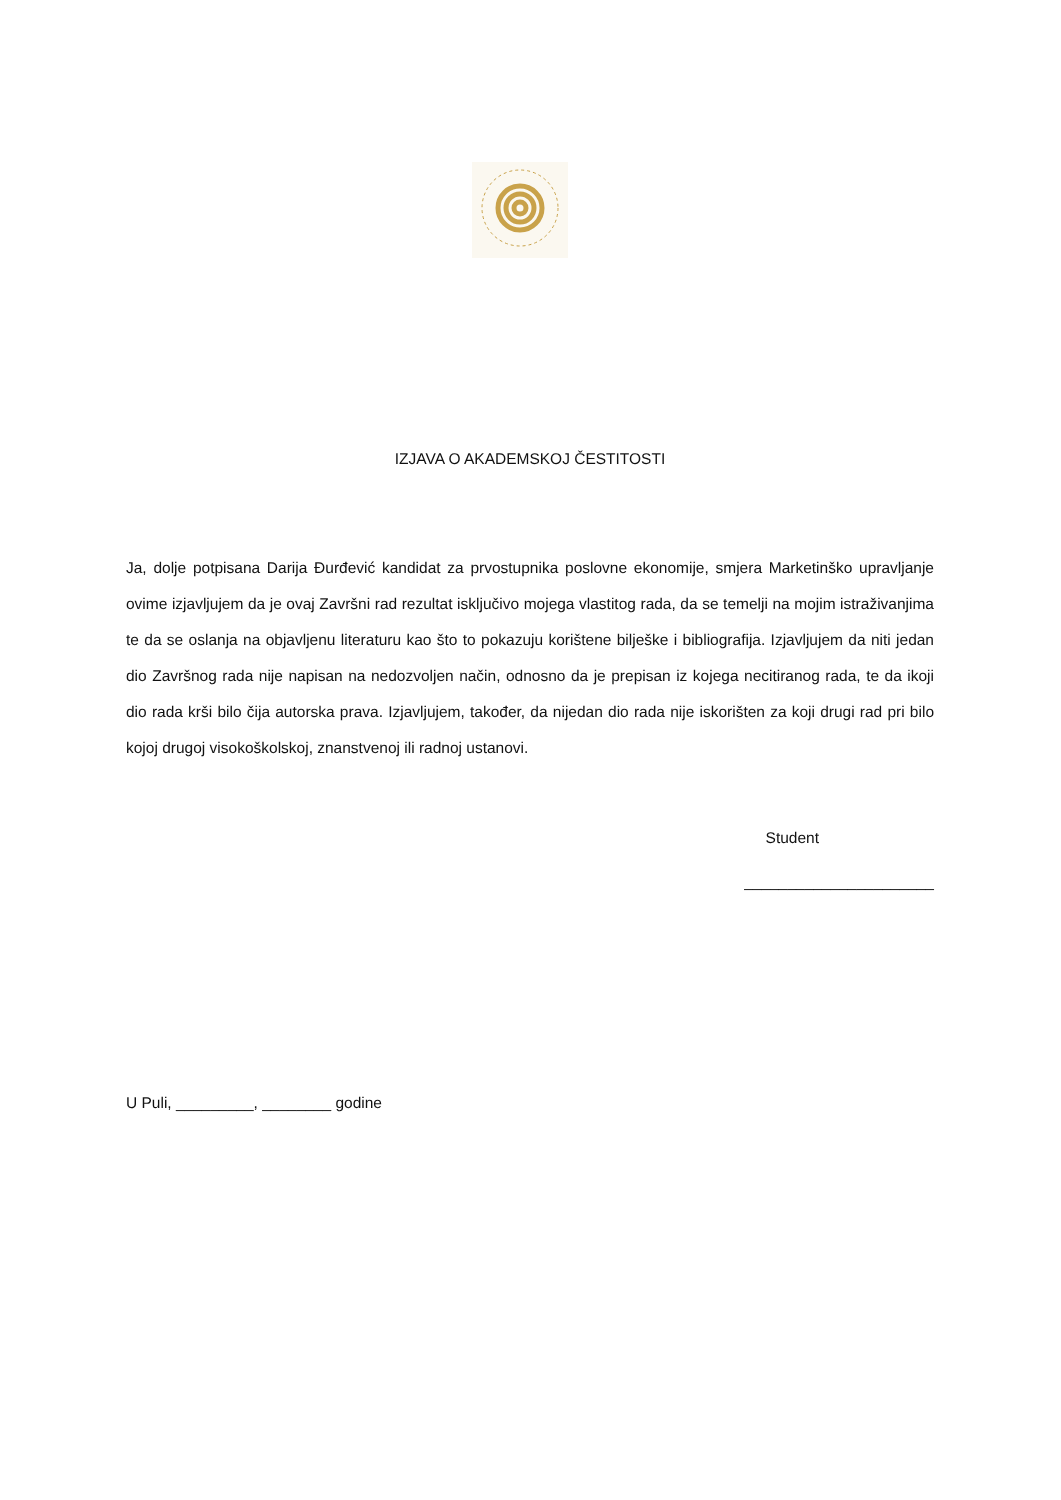IZJAVA O AKADEMSKOJ ČESTITOSTI
Ja, dolje potpisana Darija Đurđević kandidat za prvostupnika poslovne ekonomije, smjera Marketinško upravljanje ovime izjavljujem da je ovaj Završni rad rezultat isključivo mojega vlastitog rada, da se temelji na mojim istraživanjima te da se oslanja na objavljenu literaturu kao što to pokazuju korištene bilješke i bibliografija. Izjavljujem da niti jedan dio Završnog rada nije napisan na nedozvoljen način, odnosno da je prepisan iz kojega necitiranog rada, te da ikoji dio rada krši bilo čija autorska prava. Izjavljujem, također, da nijedan dio rada nije iskorišten za koji drugi rad pri bilo kojoj drugoj visokoškolskoj, znanstvenoj ili radnoj ustanovi.
Student
______________________
U Puli, _________, ________ godine